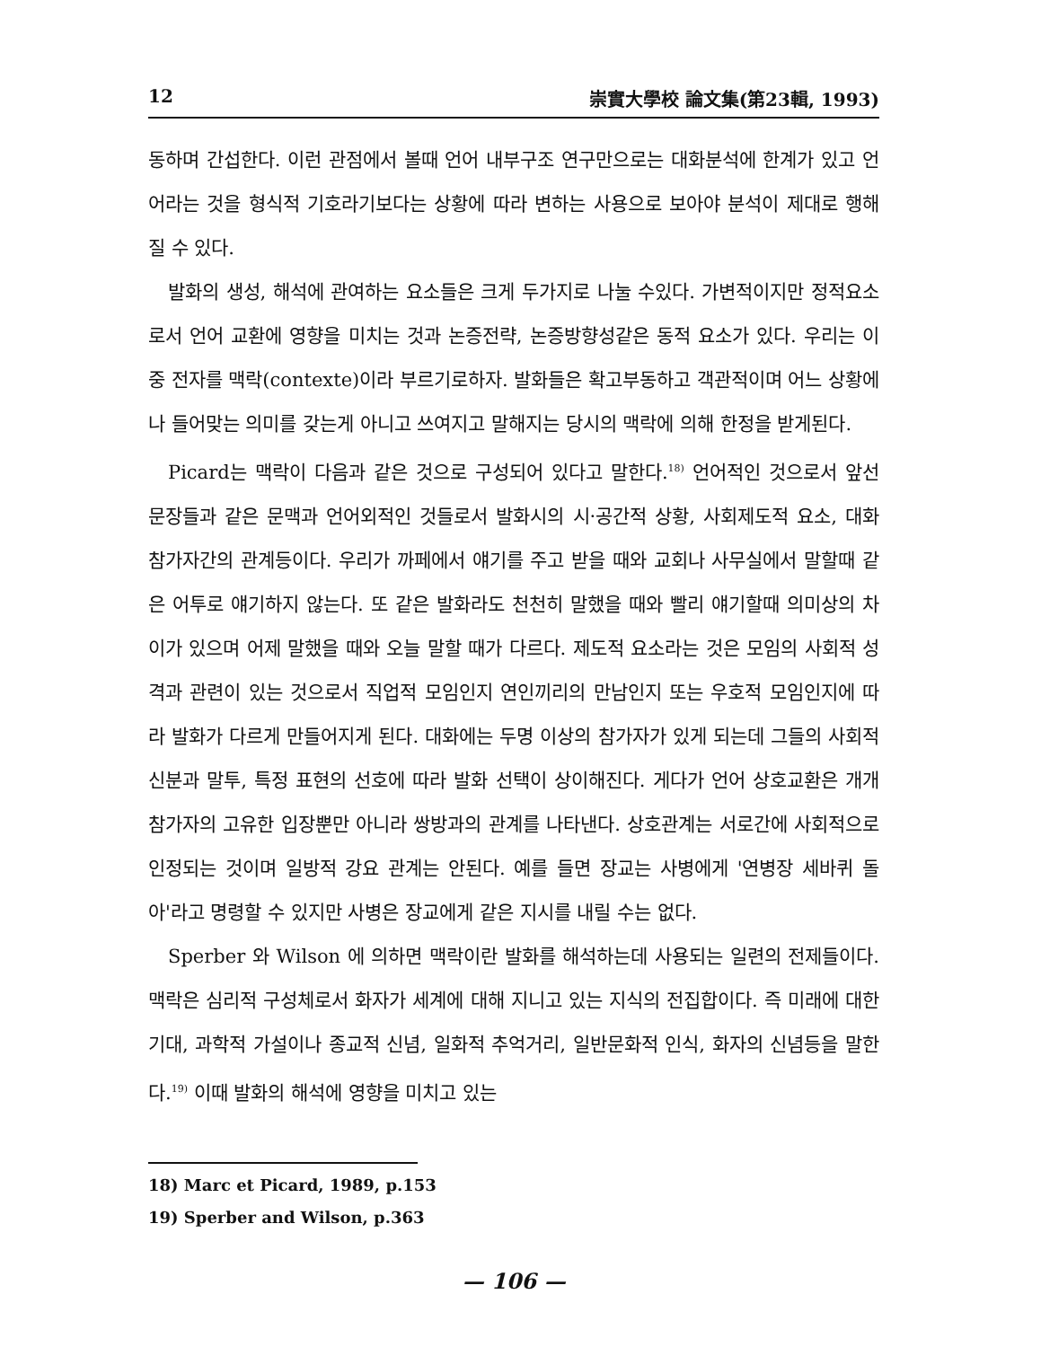12 崇實大學校 論文集(第23輯, 1993)
동하며 간섭한다. 이런 관점에서 볼때 언어 내부구조 연구만으로는 대화분석에 한계가 있고 언어라는 것을 형식적 기호라기보다는 상황에 따라 변하는 사용으로 보아야 분석이 제대로 행해질 수 있다.
발화의 생성, 해석에 관여하는 요소들은 크게 두가지로 나눌 수있다. 가변적이지만 정적요소로서 언어 교환에 영향을 미치는 것과 논증전략, 논증방향성같은 동적 요소가 있다. 우리는 이중 전자를 맥락(contexte)이라 부르기로하자. 발화들은 확고부동하고 객관적이며 어느 상황에나 들어맞는 의미를 갖는게 아니고 쓰여지고 말해지는 당시의 맥락에 의해 한정을 받게된다.
Picard는 맥락이 다음과 같은 것으로 구성되어 있다고 말한다.<sup>18)</sup> 언어적인 것으로서 앞선 문장들과 같은 문맥과 언어외적인 것들로서 발화시의 시·공간적 상황, 사회제도적 요소, 대화 참가자간의 관계등이다. 우리가 까페에서 얘기를 주고 받을 때와 교회나 사무실에서 말할때 같은 어투로 얘기하지 않는다. 또 같은 발화라도 천천히 말했을 때와 빨리 얘기할때 의미상의 차이가 있으며 어제 말했을 때와 오늘 말할 때가 다르다. 제도적 요소라는 것은 모임의 사회적 성격과 관련이 있는 것으로서 직업적 모임인지 연인끼리의 만남인지 또는 우호적 모임인지에 따라 발화가 다르게 만들어지게 된다. 대화에는 두명 이상의 참가자가 있게 되는데 그들의 사회적 신분과 말투, 특정 표현의 선호에 따라 발화 선택이 상이해진다. 게다가 언어 상호교환은 개개 참가자의 고유한 입장뿐만 아니라 쌍방과의 관계를 나타낸다. 상호관계는 서로간에 사회적으로 인정되는 것이며 일방적 강요 관계는 안된다. 예를 들면 장교는 사병에게 '연병장 세바퀴 돌아'라고 명령할 수 있지만 사병은 장교에게 같은 지시를 내릴 수는 없다.
Sperber 와 Wilson 에 의하면 맥락이란 발화를 해석하는데 사용되는 일련의 전제들이다. 맥락은 심리적 구성체로서 화자가 세계에 대해 지니고 있는 지식의 전집합이다. 즉 미래에 대한 기대, 과학적 가설이나 종교적 신념, 일화적 추억거리, 일반문화적 인식, 화자의 신념등을 말한다.<sup>19)</sup> 이때 발화의 해석에 영향을 미치고 있는
18) Marc et Picard, 1989, p.153
19) Sperber and Wilson, p.363
— 106 —